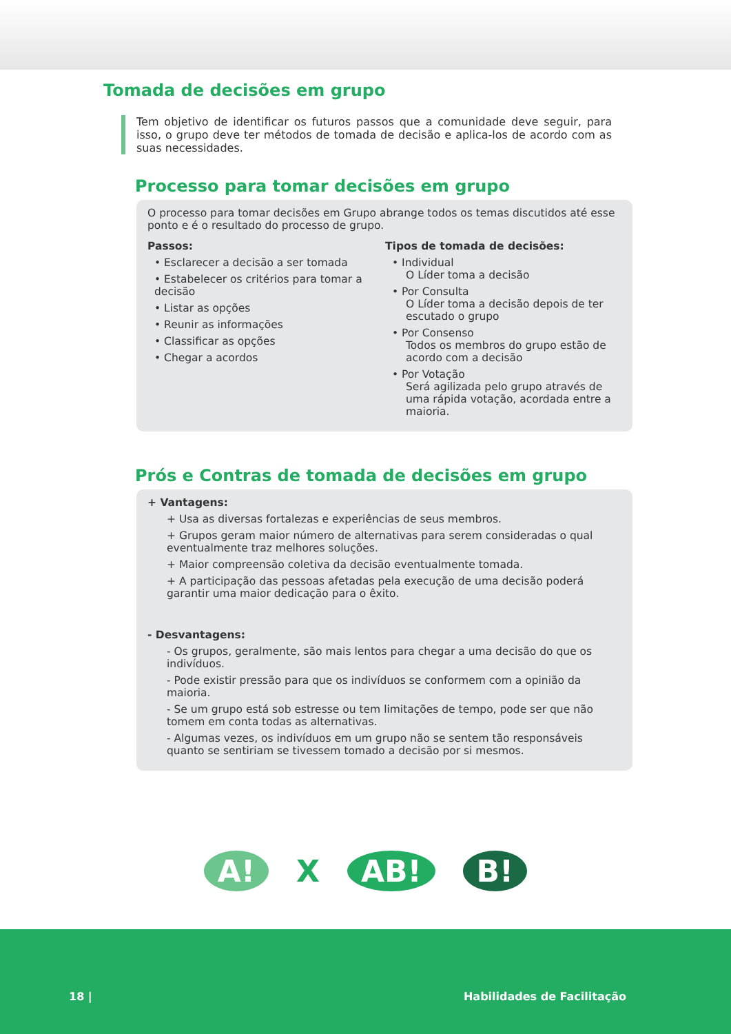Tomada de decisões em grupo
Tem objetivo de identificar os futuros passos que a comunidade deve seguir, para isso, o grupo deve ter métodos de tomada de decisão e aplica-los de acordo com as suas necessidades.
Processo para tomar decisões em grupo
O processo para tomar decisões em Grupo abrange todos os temas discutidos até esse ponto e é o resultado do processo de grupo.
Passos:
• Esclarecer a decisão a ser tomada
• Estabelecer os critérios para tomar a decisão
• Listar as opções
• Reunir as informações
• Classificar as opções
• Chegar a acordos
Tipos de tomada de decisões:
• Individual
O Líder toma a decisão
• Por Consulta
O Líder toma a decisão depois de ter escutado o grupo
• Por Consenso
Todos os membros do grupo estão de acordo com a decisão
• Por Votação
Será agilizada pelo grupo através de uma rápida votação, acordada entre a maioria.
Prós e Contras de tomada de decisões em grupo
+ Vantagens:
+ Usa as diversas fortalezas e experiências de seus membros.
+ Grupos geram maior número de alternativas para serem consideradas o qual eventualmente traz melhores soluções.
+ Maior compreensão coletiva da decisão eventualmente tomada.
+ A participação das pessoas afetadas pela execução de uma decisão poderá garantir uma maior dedicação para o êxito.
- Desvantagens:
- Os grupos, geralmente, são mais lentos para chegar a uma decisão do que os indivíduos.
- Pode existir pressão para que os indivíduos se conformem com a opinião da maioria.
- Se um grupo está sob estresse ou tem limitações de tempo, pode ser que não tomem em conta todas as alternativas.
- Algumas vezes, os indivíduos em um grupo não se sentem tão responsáveis quanto se sentiriam se tivessem tomado a decisão por si mesmos.
A! X AB! B!
18 | Habilidades de Facilitação